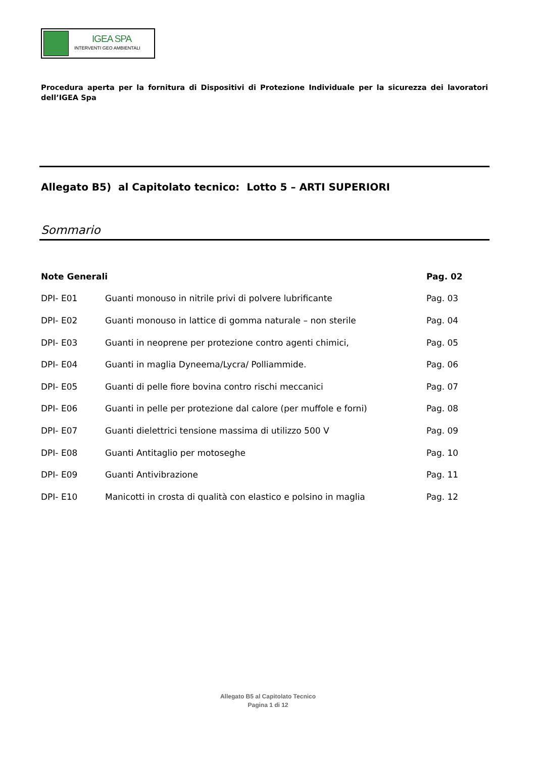IGEA SPA
INTERVENTI GEO AMBIENTALI
Procedura aperta per la fornitura di Dispositivi di Protezione Individuale per la sicurezza dei lavoratori dell’IGEA Spa
Allegato B5) al Capitolato tecnico: Lotto 5 – ARTI SUPERIORI
Sommario
| Note Generali | | Pag. 02 |
| --- | --- | --- |
| DPI- E01 | Guanti monouso in nitrile privi di polvere lubrificante | Pag. 03 |
| DPI- E02 | Guanti monouso in lattice di gomma naturale – non sterile | Pag. 04 |
| DPI- E03 | Guanti in neoprene per protezione contro agenti chimici, | Pag. 05 |
| DPI- E04 | Guanti in maglia Dyneema/Lycra/ Polliammide. | Pag. 06 |
| DPI- E05 | Guanti di pelle fiore bovina contro rischi meccanici | Pag. 07 |
| DPI- E06 | Guanti in pelle per protezione dal calore (per muffole e forni) | Pag. 08 |
| DPI- E07 | Guanti dielettrici tensione massima di utilizzo 500 V | Pag. 09 |
| DPI- E08 | Guanti Antitaglio per motoseghe | Pag. 10 |
| DPI- E09 | Guanti Antivibrazione | Pag. 11 |
| DPI- E10 | Manicotti in crosta di qualità con elastico e polsino in maglia | Pag. 12 |
Allegato B5 al Capitolato Tecnico
Pagina 1 di 12